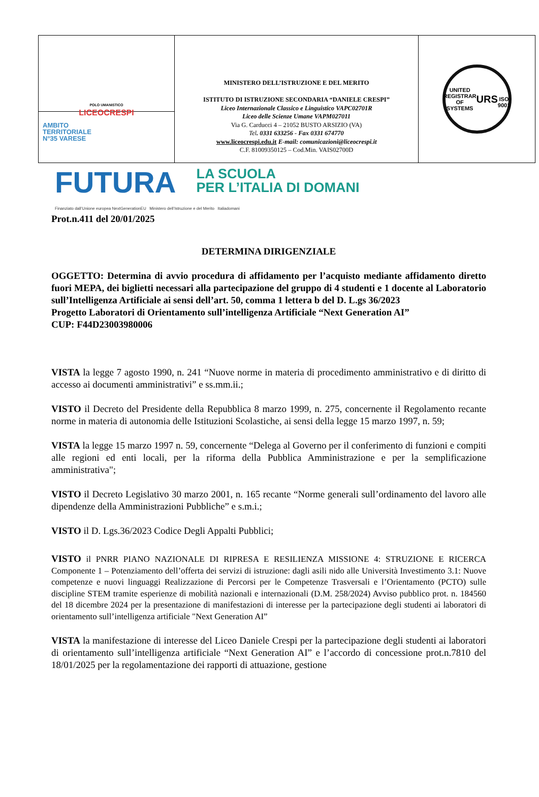POLO UMANISTICO
LICEOCRESPI
AMBITO
TERRITORIALE
N°35 VARESE
MINISTERO DELL’ISTRUZIONE E DEL MERITO
ISTITUTO DI ISTRUZIONE SECONDARIA “DANIELE CRESPI”
Liceo Internazionale Classico e Linguistico VAPC02701R
Liceo delle Scienze Umane VAPM027011
Via G. Carducci 4 – 21052 BUSTO ARSIZIO (VA)
Tel. 0331 633256 - Fax 0331 674770
www.liceocrespi.edu.it E-mail: comunicazioni@liceocrespi.it
C.F. 81009350125 – Cod.Min. VAIS02700D
UNITED REGISTRAR OF SYSTEMS
URS
ISO 9001
FUTURA LA SCUOLA
PER L’ITALIA DI DOMANI
Finanziato dall’Unione europea NextGenerationEU Ministero dell’Istruzione e del Merito Italiadomani
Prot.n.411 del 20/01/2025
DETERMINA DIRIGENZIALE
OGGETTO: Determina di avvio procedura di affidamento per l’acquisto mediante affidamento diretto fuori MEPA, dei biglietti necessari alla partecipazione del gruppo di 4 studenti e 1 docente al Laboratorio sull’Intelligenza Artificiale ai sensi dell’art. 50, comma 1 lettera b del D. L.gs 36/2023
Progetto Laboratori di Orientamento sull’intelligenza Artificiale “Next Generation AI”
CUP: F44D23003980006
VISTA la legge 7 agosto 1990, n. 241 “Nuove norme in materia di procedimento amministrativo e di diritto di accesso ai documenti amministrativi” e ss.mm.ii.;
VISTO il Decreto del Presidente della Repubblica 8 marzo 1999, n. 275, concernente il Regolamento recante norme in materia di autonomia delle Istituzioni Scolastiche, ai sensi della legge 15 marzo 1997, n. 59;
VISTA la legge 15 marzo 1997 n. 59, concernente “Delega al Governo per il conferimento di funzioni e compiti alle regioni ed enti locali, per la riforma della Pubblica Amministrazione e per la semplificazione amministrativa";
VISTO il Decreto Legislativo 30 marzo 2001, n. 165 recante “Norme generali sull’ordinamento del lavoro alle dipendenze della Amministrazioni Pubbliche” e s.m.i.;
VISTO il D. Lgs.36/2023 Codice Degli Appalti Pubblici;
VISTO il PNRR PIANO NAZIONALE DI RIPRESA E RESILIENZA MISSIONE 4: STRUZIONE E RICERCA Componente 1 – Potenziamento dell’offerta dei servizi di istruzione: dagli asili nido alle Università Investimento 3.1: Nuove competenze e nuovi linguaggi Realizzazione di Percorsi per le Competenze Trasversali e l’Orientamento (PCTO) sulle discipline STEM tramite esperienze di mobilità nazionali e internazionali (D.M. 258/2024) Avviso pubblico prot. n. 184560 del 18 dicembre 2024 per la presentazione di manifestazioni di interesse per la partecipazione degli studenti ai laboratori di orientamento sull’intelligenza artificiale "Next Generation AI”
VISTA la manifestazione di interesse del Liceo Daniele Crespi per la partecipazione degli studenti ai laboratori di orientamento sull’intelligenza artificiale “Next Generation AI” e l’accordo di concessione prot.n.7810 del 18/01/2025 per la regolamentazione dei rapporti di attuazione, gestione